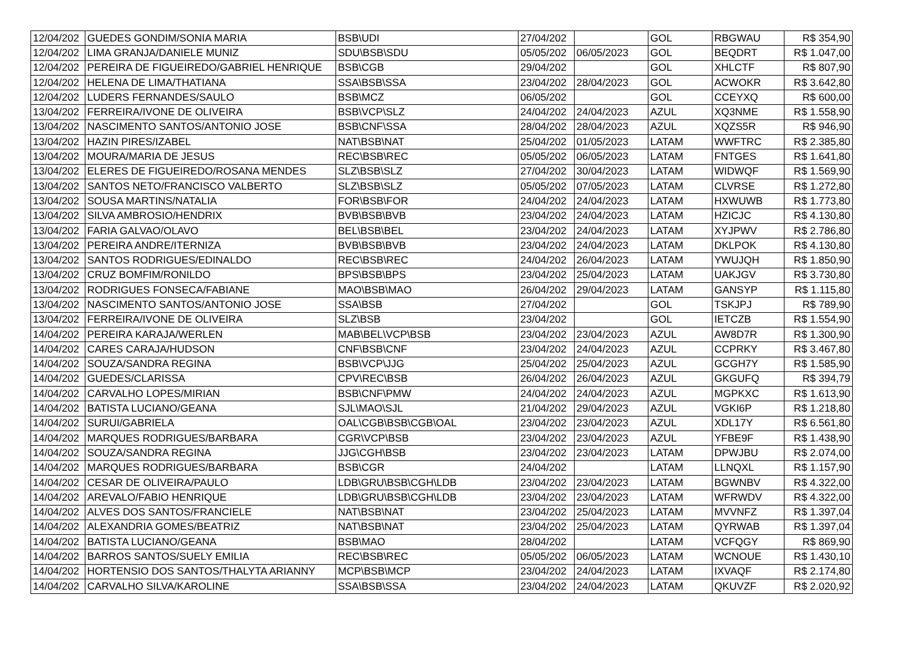| 12/04/202 | GUEDES GONDIM/SONIA MARIA | BSB\UDI | 27/04/202 | | GOL | RBGWAU | R$ 354,90 |
| 12/04/202 | LIMA GRANJA/DANIELE MUNIZ | SDU\BSB\SDU | 05/05/202 | 06/05/2023 | GOL | BEQDRT | R$ 1.047,00 |
| 12/04/202 | PEREIRA DE FIGUEIREDO/GABRIEL HENRIQUE | BSB\CGB | 29/04/202 | | GOL | XHLCTF | R$ 807,90 |
| 12/04/202 | HELENA DE LIMA/THATIANA | SSA\BSB\SSA | 23/04/202 | 28/04/2023 | GOL | ACWOKR | R$ 3.642,80 |
| 12/04/202 | LUDERS FERNANDES/SAULO | BSB\MCZ | 06/05/202 | | GOL | CCEYXQ | R$ 600,00 |
| 13/04/202 | FERREIRA/IVONE DE OLIVEIRA | BSB\VCP\SLZ | 24/04/202 | 24/04/2023 | AZUL | XQ3NME | R$ 1.558,90 |
| 13/04/202 | NASCIMENTO SANTOS/ANTONIO JOSE | BSB\CNF\SSA | 28/04/202 | 28/04/2023 | AZUL | XQZS5R | R$ 946,90 |
| 13/04/202 | HAZIN PIRES/IZABEL | NAT\BSB\NAT | 25/04/202 | 01/05/2023 | LATAM | WWFTRC | R$ 2.385,80 |
| 13/04/202 | MOURA/MARIA DE JESUS | REC\BSB\REC | 05/05/202 | 06/05/2023 | LATAM | FNTGES | R$ 1.641,80 |
| 13/04/202 | ELERES DE FIGUEIREDO/ROSANA MENDES | SLZ\BSB\SLZ | 27/04/202 | 30/04/2023 | LATAM | WIDWQF | R$ 1.569,90 |
| 13/04/202 | SANTOS NETO/FRANCISCO VALBERTO | SLZ\BSB\SLZ | 05/05/202 | 07/05/2023 | LATAM | CLVRSE | R$ 1.272,80 |
| 13/04/202 | SOUSA MARTINS/NATALIA | FOR\BSB\FOR | 24/04/202 | 24/04/2023 | LATAM | HXWUWB | R$ 1.773,80 |
| 13/04/202 | SILVA AMBROSIO/HENDRIX | BVB\BSB\BVB | 23/04/202 | 24/04/2023 | LATAM | HZICJC | R$ 4.130,80 |
| 13/04/202 | FARIA GALVAO/OLAVO | BEL\BSB\BEL | 23/04/202 | 24/04/2023 | LATAM | XYJPWV | R$ 2.786,80 |
| 13/04/202 | PEREIRA ANDRE/ITERNIZA | BVB\BSB\BVB | 23/04/202 | 24/04/2023 | LATAM | DKLPOK | R$ 4.130,80 |
| 13/04/202 | SANTOS RODRIGUES/EDINALDO | REC\BSB\REC | 24/04/202 | 26/04/2023 | LATAM | YWUJQH | R$ 1.850,90 |
| 13/04/202 | CRUZ BOMFIM/RONILDO | BPS\BSB\BPS | 23/04/202 | 25/04/2023 | LATAM | UAKJGV | R$ 3.730,80 |
| 13/04/202 | RODRIGUES FONSECA/FABIANE | MAO\BSB\MAO | 26/04/202 | 29/04/2023 | LATAM | GANSYP | R$ 1.115,80 |
| 13/04/202 | NASCIMENTO SANTOS/ANTONIO JOSE | SSA\BSB | 27/04/202 | | GOL | TSKJPJ | R$ 789,90 |
| 13/04/202 | FERREIRA/IVONE DE OLIVEIRA | SLZ\BSB | 23/04/202 | | GOL | IETCZB | R$ 1.554,90 |
| 14/04/202 | PEREIRA KARAJA/WERLEN | MAB\BEL\VCP\BSB | 23/04/202 | 23/04/2023 | AZUL | AW8D7R | R$ 1.300,90 |
| 14/04/202 | CARES CARAJA/HUDSON | CNF\BSB\CNF | 23/04/202 | 24/04/2023 | AZUL | CCPRKY | R$ 3.467,80 |
| 14/04/202 | SOUZA/SANDRA REGINA | BSB\VCP\JJG | 25/04/202 | 25/04/2023 | AZUL | GCGH7Y | R$ 1.585,90 |
| 14/04/202 | GUEDES/CLARISSA | CPV\REC\BSB | 26/04/202 | 26/04/2023 | AZUL | GKGUFQ | R$ 394,79 |
| 14/04/202 | CARVALHO LOPES/MIRIAN | BSB\CNF\PMW | 24/04/202 | 24/04/2023 | AZUL | MGPKXC | R$ 1.613,90 |
| 14/04/202 | BATISTA LUCIANO/GEANA | SJL\MAO\SJL | 21/04/202 | 29/04/2023 | AZUL | VGKI6P | R$ 1.218,80 |
| 14/04/202 | SURUI/GABRIELA | OAL\CGB\BSB\CGB\OAL | 23/04/202 | 23/04/2023 | AZUL | XDL17Y | R$ 6.561,80 |
| 14/04/202 | MARQUES RODRIGUES/BARBARA | CGR\VCP\BSB | 23/04/202 | 23/04/2023 | AZUL | YFBE9F | R$ 1.438,90 |
| 14/04/202 | SOUZA/SANDRA REGINA | JJG\CGH\BSB | 23/04/202 | 23/04/2023 | LATAM | DPWJBU | R$ 2.074,00 |
| 14/04/202 | MARQUES RODRIGUES/BARBARA | BSB\CGR | 24/04/202 | | LATAM | LLNQXL | R$ 1.157,90 |
| 14/04/202 | CESAR DE OLIVEIRA/PAULO | LDB\GRU\BSB\CGH\LDB | 23/04/202 | 23/04/2023 | LATAM | BGWNBV | R$ 4.322,00 |
| 14/04/202 | AREVALO/FABIO HENRIQUE | LDB\GRU\BSB\CGH\LDB | 23/04/202 | 23/04/2023 | LATAM | WFRWDV | R$ 4.322,00 |
| 14/04/202 | ALVES DOS SANTOS/FRANCIELE | NAT\BSB\NAT | 23/04/202 | 25/04/2023 | LATAM | MVVNFZ | R$ 1.397,04 |
| 14/04/202 | ALEXANDRIA GOMES/BEATRIZ | NAT\BSB\NAT | 23/04/202 | 25/04/2023 | LATAM | QYRWAB | R$ 1.397,04 |
| 14/04/202 | BATISTA LUCIANO/GEANA | BSB\MAO | 28/04/202 | | LATAM | VCFQGY | R$ 869,90 |
| 14/04/202 | BARROS SANTOS/SUELY EMILIA | REC\BSB\REC | 05/05/202 | 06/05/2023 | LATAM | WCNOUE | R$ 1.430,10 |
| 14/04/202 | HORTENSIO DOS SANTOS/THALYTA ARIANNY | MCP\BSB\MCP | 23/04/202 | 24/04/2023 | LATAM | IXVAQF | R$ 2.174,80 |
| 14/04/202 | CARVALHO SILVA/KAROLINE | SSA\BSB\SSA | 23/04/202 | 24/04/2023 | LATAM | QKUVZF | R$ 2.020,92 |